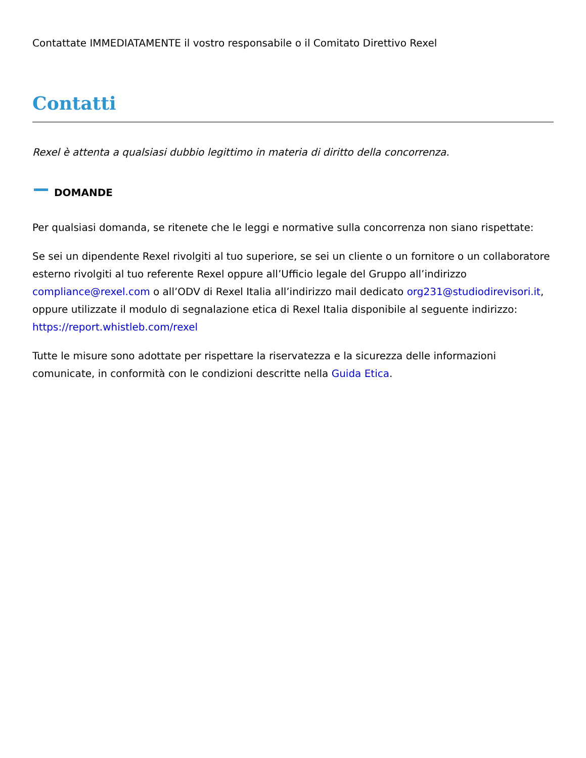Contattate IMMEDIATAMENTE il vostro responsabile o il Comitato Direttivo Rexel
Contatti
Rexel è attenta a qualsiasi dubbio legittimo in materia di diritto della concorrenza.
DOMANDE
Per qualsiasi domanda, se ritenete che le leggi e normative sulla concorrenza non siano rispettate:
Se sei un dipendente Rexel rivolgiti al tuo superiore, se sei un cliente o un fornitore o un collaboratore esterno rivolgiti al tuo referente Rexel oppure all’Ufficio legale del Gruppo all’indirizzo compliance@rexel.com o all’ODV di Rexel Italia all’indirizzo mail dedicato org231@studiodirevisori.it, oppure utilizzate il modulo di segnalazione etica di Rexel Italia disponibile al seguente indirizzo: https://report.whistleb.com/rexel
Tutte le misure sono adottate per rispettare la riservatezza e la sicurezza delle informazioni comunicate, in conformità con le condizioni descritte nella Guida Etica.